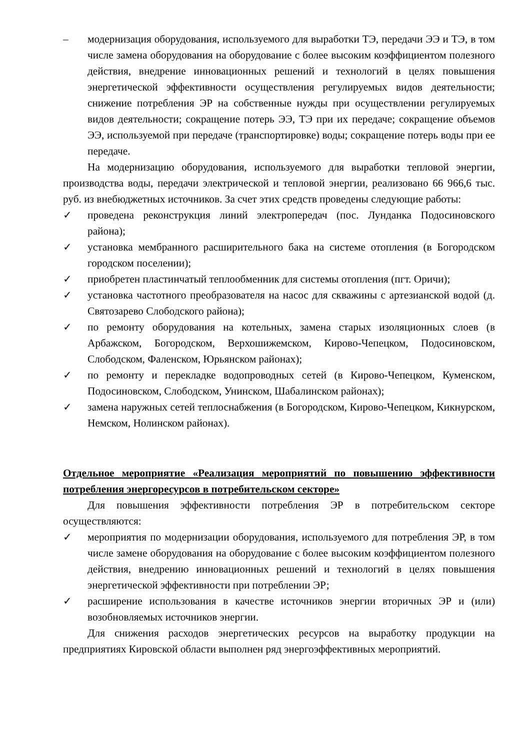– модернизация оборудования, используемого для выработки ТЭ, передачи ЭЭ и ТЭ, в том числе замена оборудования на оборудование с более высоким коэффициентом полезного действия, внедрение инновационных решений и технологий в целях повышения энергетической эффективности осуществления регулируемых видов деятельности; снижение потребления ЭР на собственные нужды при осуществлении регулируемых видов деятельности; сокращение потерь ЭЭ, ТЭ при их передаче; сокращение объемов ЭЭ, используемой при передаче (транспортировке) воды; сокращение потерь воды при ее передаче.
На модернизацию оборудования, используемого для выработки тепловой энергии, производства воды, передачи электрической и тепловой энергии, реализовано 66 966,6 тыс. руб. из внебюджетных источников. За счет этих средств проведены следующие работы:
✓ проведена реконструкция линий электропередач (пос. Лунданка Подосиновского района);
✓ установка мембранного расширительного бака на системе отопления (в Богородском городском поселении);
✓ приобретен пластинчатый теплообменник для системы отопления (пгт. Оричи);
✓ установка частотного преобразователя на насос для скважины с артезианской водой (д. Святозарево Слободского района);
✓ по ремонту оборудования на котельных, замена старых изоляционных слоев (в Арбажском, Богородском, Верхошижемском, Кирово-Чепецком, Подосиновском, Слободском, Фаленском, Юрьянском районах);
✓ по ремонту и перекладке водопроводных сетей (в Кирово-Чепецком, Куменском, Подосиновском, Слободском, Унинском, Шабалинском районах);
✓ замена наружных сетей теплоснабжения (в Богородском, Кирово-Чепецком, Кикнурском, Немском, Нолинском районах).
Отдельное мероприятие «Реализация мероприятий по повышению эффективности потребления энергоресурсов в потребительском секторе»
Для повышения эффективности потребления ЭР в потребительском секторе осуществляются:
✓ мероприятия по модернизации оборудования, используемого для потребления ЭР, в том числе замене оборудования на оборудование с более высоким коэффициентом полезного действия, внедрению инновационных решений и технологий в целях повышения энергетической эффективности при потреблении ЭР;
✓ расширение использования в качестве источников энергии вторичных ЭР и (или) возобновляемых источников энергии.
Для снижения расходов энергетических ресурсов на выработку продукции на предприятиях Кировской области выполнен ряд энергоэффективных мероприятий.